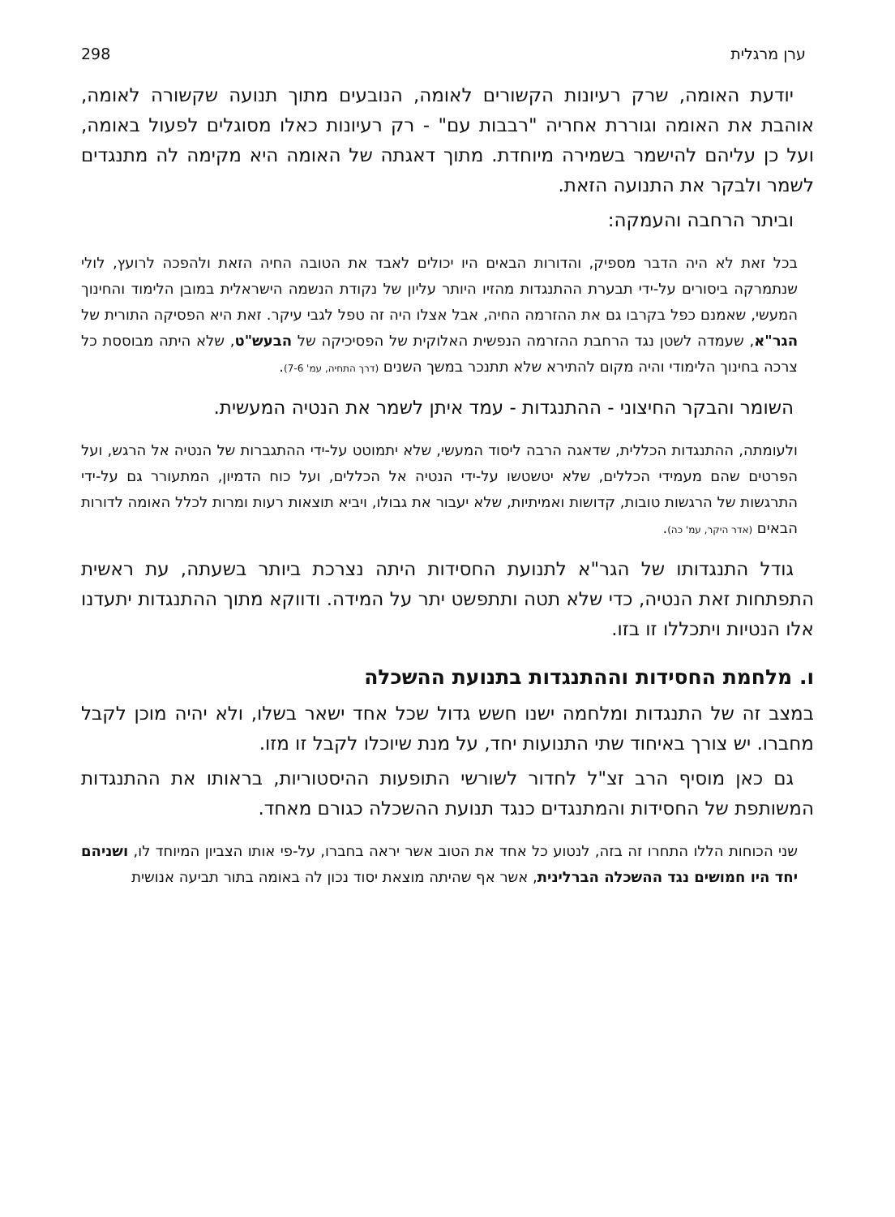ערן מרגלית 298
יודעת האומה, שרק רעיונות הקשורים לאומה, הנובעים מתוך תנועה שקשורה לאומה, אוהבת את האומה וגוררת אחריה "רבבות עם" - רק רעיונות כאלו מסוגלים לפעול באומה, ועל כן עליהם להישמר בשמירה מיוחדת. מתוך דאגתה של האומה היא מקימה לה מתנגדים לשמר ולבקר את התנועה הזאת.
וביתר הרחבה והעמקה:
בכל זאת לא היה הדבר מספיק, והדורות הבאים היו יכולים לאבד את הטובה החיה הזאת ולהפכה לרועץ, לולי שנתמרקה ביסורים על-ידי תבערת ההתנגדות מהזיו היותר עליון של נקודת הנשמה הישראלית במובן הלימוד והחינוך המעשי, שאמנם כפל בקרבו גם את ההזרמה החיה, אבל אצלו היה זה טפל לגבי עיקר. זאת היא הפסיקה התורית של הגר"א, שעמדה לשטן נגד הרחבת ההזרמה הנפשית האלוקית של הפסיכיקה של הבעש"ט, שלא היתה מבוססת כל צרכה בחינוך הלימודי והיה מקום להתירא שלא תתנכר במשך השנים (דרך התחיה, עמ' 7-6).
השומר והבקר החיצוני - ההתנגדות - עמד איתן לשמר את הנטיה המעשית.
ולעומתה, ההתנגדות הכללית, שדאגה הרבה ליסוד המעשי, שלא יתמוטט על-ידי ההתגברות של הנטיה אל הרגש, ועל הפרטים שהם מעמידי הכללים, שלא יטשטשו על-ידי הנטיה אל הכללים, ועל כוח הדמיון, המתעורר גם על-ידי התרגשות של הרגשות טובות, קדושות ואמיתיות, שלא יעבור את גבולו, ויביא תוצאות רעות ומרות לכלל האומה לדורות הבאים (אדר היקר, עמ' כה).
גודל התנגדותו של הגר"א לתנועת החסידות היתה נצרכת ביותר בשעתה, עת ראשית התפתחות זאת הנטיה, כדי שלא תטה ותתפשט יתר על המידה. ודווקא מתוך ההתנגדות יתעדנו אלו הנטיות ויתכללו זו בזו.
ו. מלחמת החסידות וההתנגדות בתנועת ההשכלה
במצב זה של התנגדות ומלחמה ישנו חשש גדול שכל אחד ישאר בשלו, ולא יהיה מוכן לקבל מחברו. יש צורך באיחוד שתי התנועות יחד, על מנת שיוכלו לקבל זו מזו.
גם כאן מוסיף הרב זצ"ל לחדור לשורשי התופעות ההיסטוריות, בראותו את ההתנגדות המשותפת של החסידות והמתנגדים כנגד תנועת ההשכלה כגורם מאחד.
שני הכוחות הללו התחרו זה בזה, לנטוע כל אחד את הטוב אשר יראה בחברו, על-פי אותו הצביון המיוחד לו, ושניהם יחד היו חמושים נגד ההשכלה הברלינית, אשר אף שהיתה מוצאת יסוד נכון לה באומה בתור תביעה אנושית